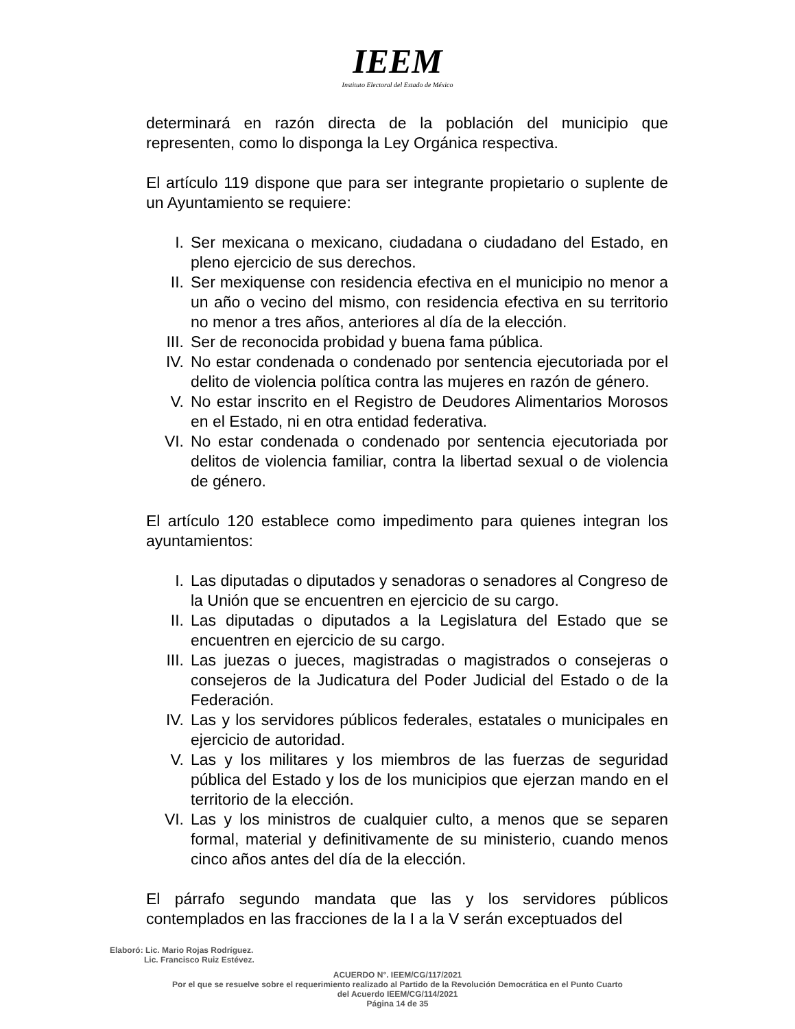IEEM
Instituto Electoral del Estado de México
determinará en razón directa de la población del municipio que representen, como lo disponga la Ley Orgánica respectiva.
El artículo 119 dispone que para ser integrante propietario o suplente de un Ayuntamiento se requiere:
I. Ser mexicana o mexicano, ciudadana o ciudadano del Estado, en pleno ejercicio de sus derechos.
II. Ser mexiquense con residencia efectiva en el municipio no menor a un año o vecino del mismo, con residencia efectiva en su territorio no menor a tres años, anteriores al día de la elección.
III. Ser de reconocida probidad y buena fama pública.
IV. No estar condenada o condenado por sentencia ejecutoriada por el delito de violencia política contra las mujeres en razón de género.
V. No estar inscrito en el Registro de Deudores Alimentarios Morosos en el Estado, ni en otra entidad federativa.
VI. No estar condenada o condenado por sentencia ejecutoriada por delitos de violencia familiar, contra la libertad sexual o de violencia de género.
El artículo 120 establece como impedimento para quienes integran los ayuntamientos:
I. Las diputadas o diputados y senadoras o senadores al Congreso de la Unión que se encuentren en ejercicio de su cargo.
II. Las diputadas o diputados a la Legislatura del Estado que se encuentren en ejercicio de su cargo.
III. Las juezas o jueces, magistradas o magistrados o consejeras o consejeros de la Judicatura del Poder Judicial del Estado o de la Federación.
IV. Las y los servidores públicos federales, estatales o municipales en ejercicio de autoridad.
V. Las y los militares y los miembros de las fuerzas de seguridad pública del Estado y los de los municipios que ejerzan mando en el territorio de la elección.
VI. Las y los ministros de cualquier culto, a menos que se separen formal, material y definitivamente de su ministerio, cuando menos cinco años antes del día de la elección.
El párrafo segundo mandata que las y los servidores públicos contemplados en las fracciones de la I a la V serán exceptuados del
Elaboró: Lic. Mario Rojas Rodríguez.
Lic. Francisco Ruiz Estévez.
ACUERDO N°. IEEM/CG/117/2021
Por el que se resuelve sobre el requerimiento realizado al Partido de la Revolución Democrática en el Punto Cuarto
del Acuerdo IEEM/CG/114/2021
Página 14 de 35